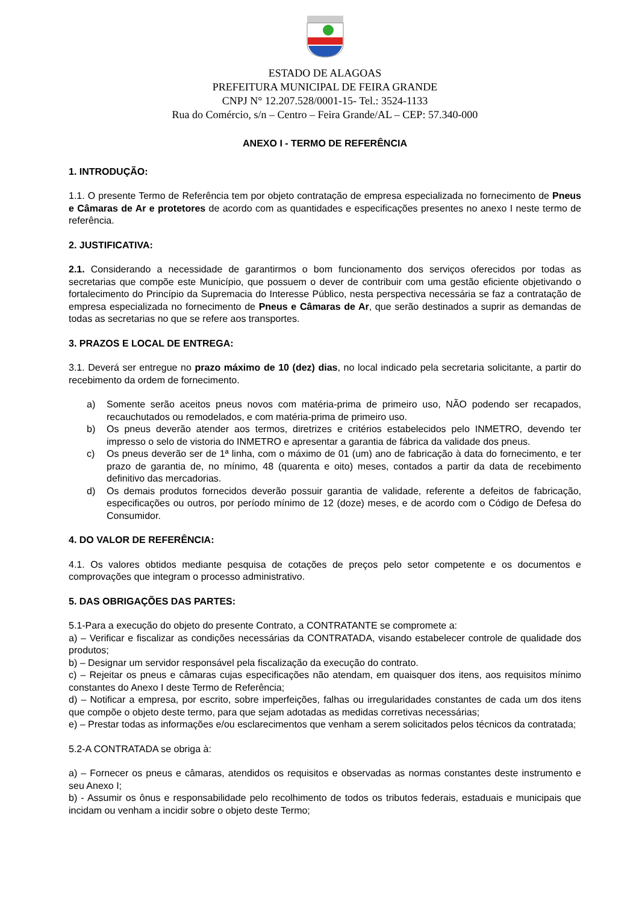ESTADO DE ALAGOAS
PREFEITURA MUNICIPAL DE FEIRA GRANDE
CNPJ N° 12.207.528/0001-15- Tel.: 3524-1133
Rua do Comércio, s/n – Centro – Feira Grande/AL – CEP: 57.340-000
ANEXO I - TERMO DE REFERÊNCIA
1. INTRODUÇÃO:
1.1. O presente Termo de Referência tem por objeto contratação de empresa especializada no fornecimento de Pneus e Câmaras de Ar e protetores de acordo com as quantidades e especificações presentes no anexo I neste termo de referência.
2. JUSTIFICATIVA:
2.1. Considerando a necessidade de garantirmos o bom funcionamento dos serviços oferecidos por todas as secretarias que compõe este Município, que possuem o dever de contribuir com uma gestão eficiente objetivando o fortalecimento do Princípio da Supremacia do Interesse Público, nesta perspectiva necessária se faz a contratação de empresa especializada no fornecimento de Pneus e Câmaras de Ar, que serão destinados a suprir as demandas de todas as secretarias no que se refere aos transportes.
3. PRAZOS E LOCAL DE ENTREGA:
3.1. Deverá ser entregue no prazo máximo de 10 (dez) dias, no local indicado pela secretaria solicitante, a partir do recebimento da ordem de fornecimento.
a) Somente serão aceitos pneus novos com matéria-prima de primeiro uso, NÃO podendo ser recapados, recauchutados ou remodelados, e com matéria-prima de primeiro uso.
b) Os pneus deverão atender aos termos, diretrizes e critérios estabelecidos pelo INMETRO, devendo ter impresso o selo de vistoria do INMETRO e apresentar a garantia de fábrica da validade dos pneus.
c) Os pneus deverão ser de 1ª linha, com o máximo de 01 (um) ano de fabricação à data do fornecimento, e ter prazo de garantia de, no mínimo, 48 (quarenta e oito) meses, contados a partir da data de recebimento definitivo das mercadorias.
d) Os demais produtos fornecidos deverão possuir garantia de validade, referente a defeitos de fabricação, especificações ou outros, por período mínimo de 12 (doze) meses, e de acordo com o Código de Defesa do Consumidor.
4. DO VALOR DE REFERÊNCIA:
4.1. Os valores obtidos mediante pesquisa de cotações de preços pelo setor competente e os documentos e comprovações que integram o processo administrativo.
5. DAS OBRIGAÇÕES DAS PARTES:
5.1-Para a execução do objeto do presente Contrato, a CONTRATANTE se compromete a:
a) – Verificar e fiscalizar as condições necessárias da CONTRATADA, visando estabelecer controle de qualidade dos produtos;
b) – Designar um servidor responsável pela fiscalização da execução do contrato.
c) – Rejeitar os pneus e câmaras cujas especificações não atendam, em quaisquer dos itens, aos requisitos mínimo constantes do Anexo I deste Termo de Referência;
d) – Notificar a empresa, por escrito, sobre imperfeições, falhas ou irregularidades constantes de cada um dos itens que compõe o objeto deste termo, para que sejam adotadas as medidas corretivas necessárias;
e) – Prestar todas as informações e/ou esclarecimentos que venham a serem solicitados pelos técnicos da contratada;
5.2-A CONTRATADA se obriga à:
a) – Fornecer os pneus e câmaras, atendidos os requisitos e observadas as normas constantes deste instrumento e seu Anexo I;
b) - Assumir os ônus e responsabilidade pelo recolhimento de todos os tributos federais, estaduais e municipais que incidam ou venham a incidir sobre o objeto deste Termo;